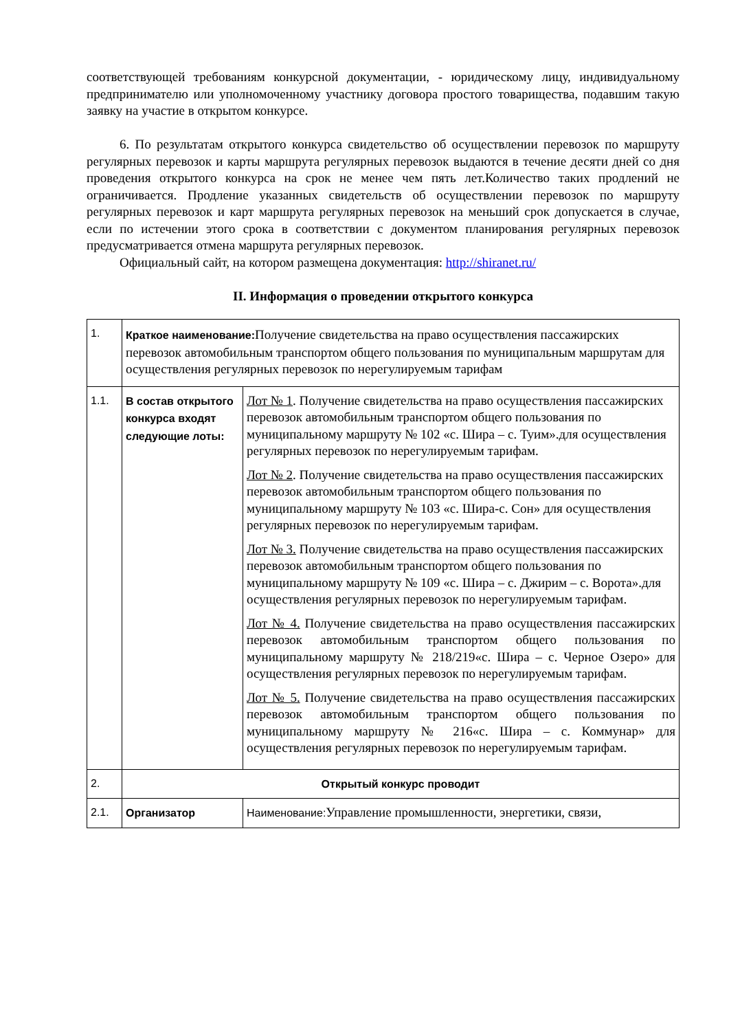соответствующей требованиям конкурсной документации, - юридическому лицу, индивидуальному предпринимателю или уполномоченному участнику договора простого товарищества, подавшим такую заявку на участие в открытом конкурсе.
6. По результатам открытого конкурса свидетельство об осуществлении перевозок по маршруту регулярных перевозок и карты маршрута регулярных перевозок выдаются в течение десяти дней со дня проведения открытого конкурса на срок не менее чем пять лет.Количество таких продлений не ограничивается. Продление указанных свидетельств об осуществлении перевозок по маршруту регулярных перевозок и карт маршрута регулярных перевозок на меньший срок допускается в случае, если по истечении этого срока в соответствии с документом планирования регулярных перевозок предусматривается отмена маршрута регулярных перевозок.
Официальный сайт, на котором размещена документация: http://shiranet.ru/
II. Информация о проведении открытого конкурса
| 1. | Краткое наименование: Получение свидетельства на право осуществления пассажирских перевозок автомобильным транспортом общего пользования по муниципальным маршрутам для осуществления регулярных перевозок по нерегулируемым тарифам | |
| 1.1. | В состав открытого конкурса входят следующие лоты: | Лот № 1 . Получение свидетельства на право осуществления пассажирских перевозок автомобильным транспортом общего пользования по муниципальному маршруту № 102 «с. Шира – с. Туим».для осуществления регулярных перевозок по нерегулируемым тарифам. Лот № 2 . Получение свидетельства на право осуществления пассажирских перевозок автомобильным транспортом общего пользования по муниципальному маршруту № 103 «с. Шира-с. Сон» для осуществления регулярных перевозок по нерегулируемым тарифам. Лот № 3. Получение свидетельства на право осуществления пассажирских перевозок автомобильным транспортом общего пользования по муниципальному маршруту № 109 «с. Шира – с. Джирим – с. Ворота».для осуществления регулярных перевозок по нерегулируемым тарифам. Лот № 4. Получение свидетельства на право осуществления пассажирских перевозок автомобильным транспортом общего пользования по муниципальному маршруту № 218/219«с. Шира – с. Черное Озеро» для осуществления регулярных перевозок по нерегулируемым тарифам. Лот № 5. Получение свидетельства на право осуществления пассажирских перевозок автомобильным транспортом общего пользования по муниципальному маршруту № 216«с. Шира – с. Коммунар» для осуществления регулярных перевозок по нерегулируемым тарифам. |
| 2. | Открытый конкурс проводит | |
| 2.1. | Организатор | Наименование: Управление промышленности, энергетики, связи, |